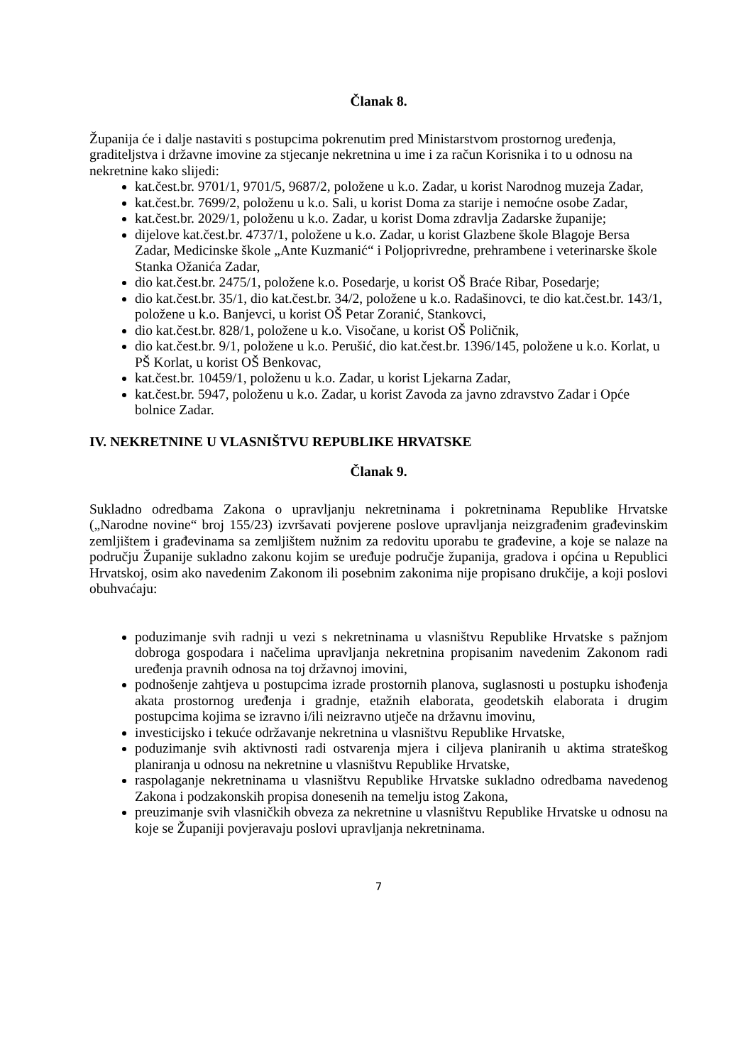Članak 8.
Županija će i dalje nastaviti s postupcima pokrenutim pred Ministarstvom prostornog uređenja, graditeljstva i državne imovine za stjecanje nekretnina u ime i za račun Korisnika i to u odnosu na nekretnine kako slijedi:
kat.čest.br. 9701/1, 9701/5, 9687/2, položene u k.o. Zadar, u korist Narodnog muzeja Zadar,
kat.čest.br. 7699/2, položenu u k.o. Sali, u korist Doma za starije i nemoćne osobe Zadar,
kat.čest.br. 2029/1, položenu u k.o. Zadar, u korist Doma zdravlja Zadarske županije;
dijelove kat.čest.br. 4737/1, položene u k.o. Zadar, u korist Glazbene škole Blagoje Bersa Zadar, Medicinske škole „Ante Kuzmanić“ i Poljoprivredne, prehrambene i veterinarske škole Stanka Ožanića Zadar,
dio kat.čest.br. 2475/1, položene k.o. Posedarje, u korist OŠ Braće Ribar, Posedarje;
dio kat.čest.br. 35/1, dio kat.čest.br. 34/2, položene u k.o. Radašinovci, te dio kat.čest.br. 143/1, položene u k.o. Banjevci, u korist OŠ Petar Zoranić, Stankovci,
dio kat.čest.br. 828/1, položene u k.o. Visočane, u korist OŠ Poličnik,
dio kat.čest.br. 9/1, položene u k.o. Perušić, dio kat.čest.br. 1396/145, položene u k.o. Korlat, u PŠ Korlat, u korist OŠ Benkovac,
kat.čest.br. 10459/1, položenu u k.o. Zadar, u korist Ljekarna Zadar,
kat.čest.br. 5947, položenu u k.o. Zadar, u korist Zavoda za javno zdravstvo Zadar i Opće bolnice Zadar.
IV. NEKRETNINE U VLASNIŠTVU REPUBLIKE HRVATSKE
Članak 9.
Sukladno odredbama Zakona o upravljanju nekretninama i pokretninama Republike Hrvatske („Narodne novine“ broj 155/23) izvršavati povjerene poslove upravljanja neizgrađenim građevinskim zemljištem i građevinama sa zemljištem nužnim za redovitu uporabu te građevine, a koje se nalaze na području Županije sukladno zakonu kojim se uređuje područje županija, gradova i općina u Republici Hrvatskoj, osim ako navedenim Zakonom ili posebnim zakonima nije propisano drukčije, a koji poslovi obuhvaćaju:
poduzimanje svih radnji u vezi s nekretninama u vlasništvu Republike Hrvatske s pažnjom dobroga gospodara i načelima upravljanja nekretnina propisanim navedenim Zakonom radi uređenja pravnih odnosa na toj državnoj imovini,
podnošenje zahtjeva u postupcima izrade prostornih planova, suglasnosti u postupku ishođenja akata prostornog uređenja i gradnje, etažnih elaborata, geodetskih elaborata i drugim postupcima kojima se izravno i/ili neizravno utječe na državnu imovinu,
investicijsko i tekuće održavanje nekretnina u vlasništvu Republike Hrvatske,
poduzimanje svih aktivnosti radi ostvarenja mjera i ciljeva planiranih u aktima strateškog planiranja u odnosu na nekretnine u vlasništvu Republike Hrvatske,
raspolaganje nekretninama u vlasništvu Republike Hrvatske sukladno odredbama navedenog Zakona i podzakonskih propisa donesenih na temelju istog Zakona,
preuzimanje svih vlasničkih obveza za nekretnine u vlasništvu Republike Hrvatske u odnosu na koje se Županiji povjeravaju poslovi upravljanja nekretninama.
7